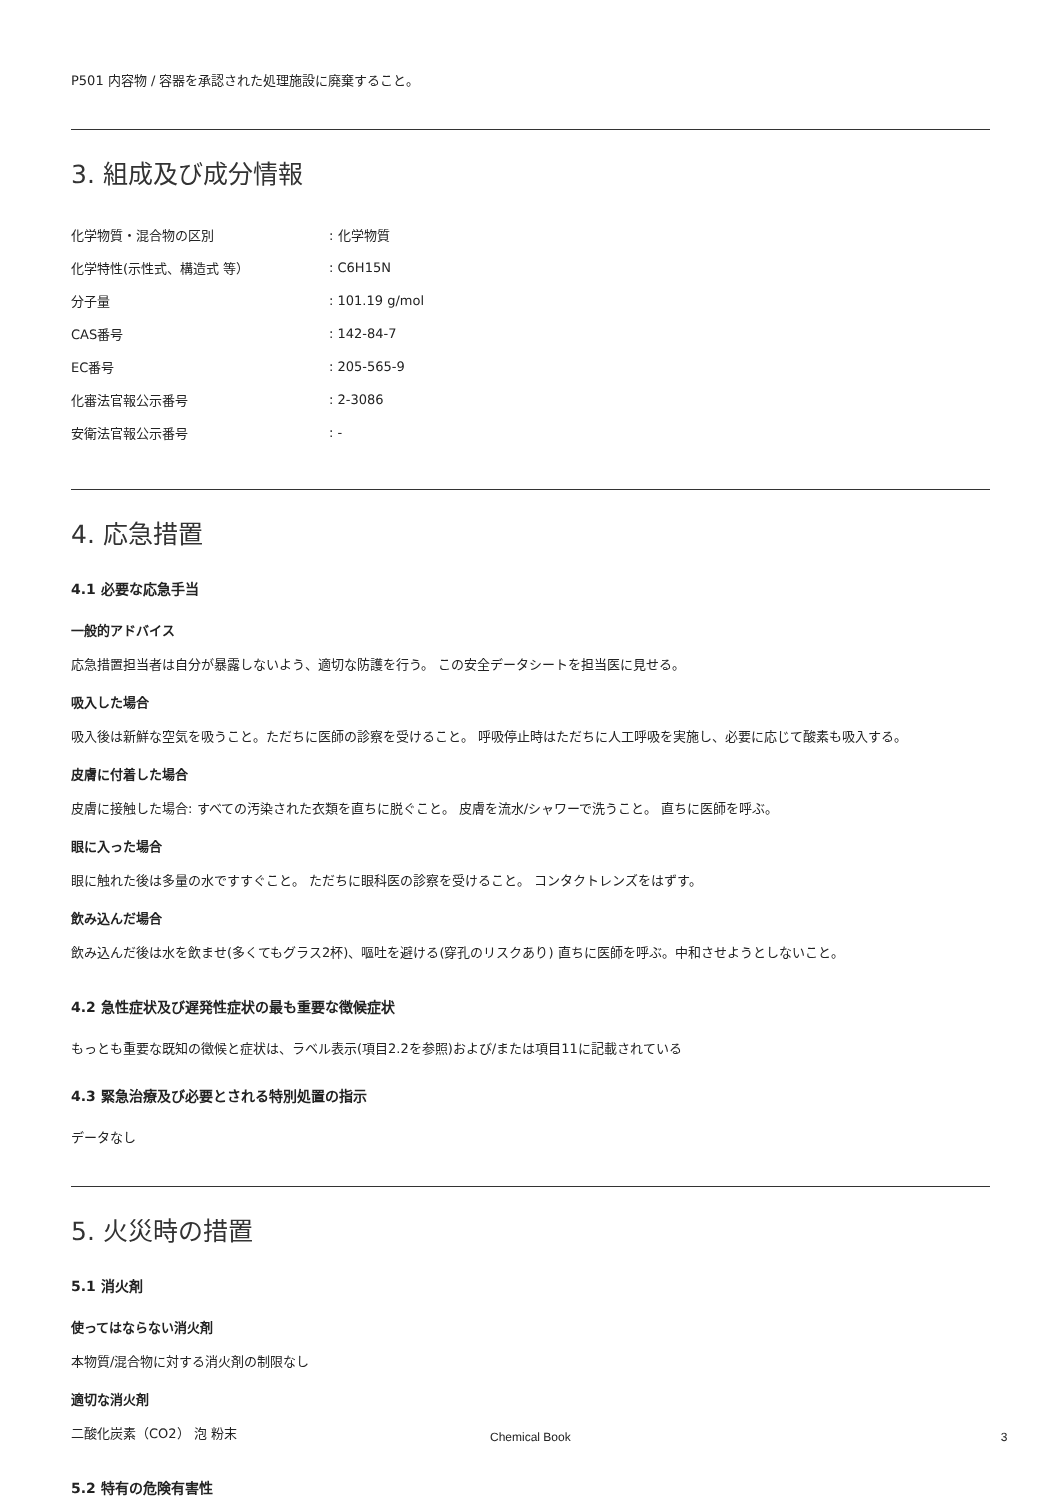P501 内容物 / 容器を承認された処理施設に廃棄すること。
3. 組成及び成分情報
| 化学物質・混合物の区別 | : 化学物質 |
| 化学特性(示性式、構造式 等） | : C6H15N |
| 分子量 | : 101.19 g/mol |
| CAS番号 | : 142-84-7 |
| EC番号 | : 205-565-9 |
| 化審法官報公示番号 | : 2-3086 |
| 安衛法官報公示番号 | : - |
4. 応急措置
4.1 必要な応急手当
一般的アドバイス
応急措置担当者は自分が暴露しないよう、適切な防護を行う。 この安全データシートを担当医に見せる。
吸入した場合
吸入後は新鮮な空気を吸うこと。ただちに医師の診察を受けること。 呼吸停止時はただちに人工呼吸を実施し、必要に応じて酸素も吸入する。
皮膚に付着した場合
皮膚に接触した場合: すべての汚染された衣類を直ちに脱ぐこと。 皮膚を流水/シャワーで洗うこと。 直ちに医師を呼ぶ。
眼に入った場合
眼に触れた後は多量の水ですすぐこと。 ただちに眼科医の診察を受けること。 コンタクトレンズをはずす。
飲み込んだ場合
飲み込んだ後は水を飲ませ(多くてもグラス2杯)、嘔吐を避ける(穿孔のリスクあり) 直ちに医師を呼ぶ。中和させようとしないこと。
4.2 急性症状及び遅発性症状の最も重要な徴候症状
もっとも重要な既知の徴候と症状は、ラベル表示(項目2.2を参照)および/または項目11に記載されている
4.3 緊急治療及び必要とされる特別処置の指示
データなし
5. 火災時の措置
5.1 消火剤
使ってはならない消火剤
本物質/混合物に対する消火剤の制限なし
適切な消火剤
二酸化炭素（CO2） 泡 粉末
5.2 特有の危険有害性
Chemical Book 3